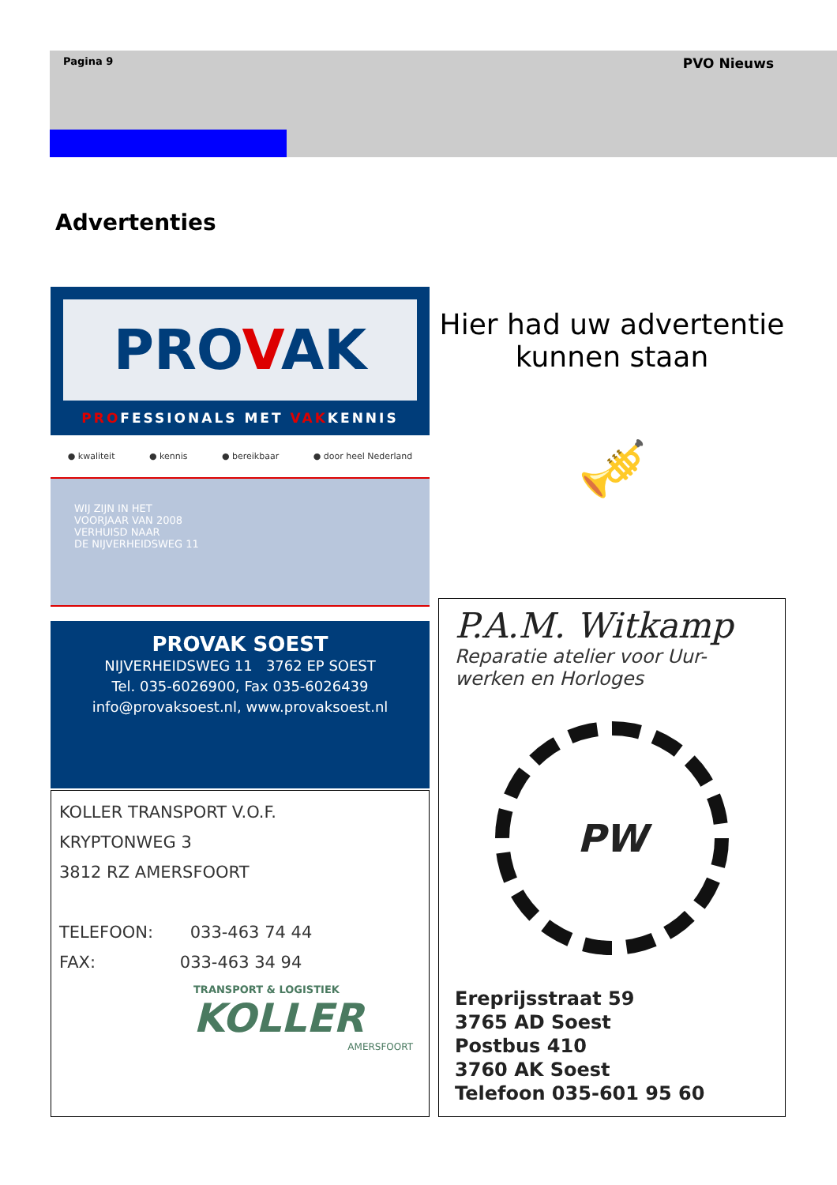Pagina 9 PVO Nieuws
Advertenties
PROVAK
PROFESSIONALS MET VAKKENNIS
● kwaliteit ● kennis ● bereikbaar ● door heel Nederland
WIJ ZIJN IN HET
VOORJAAR VAN 2008
VERHUISD NAAR
DE NIJVERHEIDSWEG 11
PROVAK SOEST
NIJVERHEIDSWEG 11 3762 EP SOEST
Tel. 035-6026900, Fax 035-6026439
info@provaksoest.nl, www.provaksoest.nl
KOLLER TRANSPORT V.O.F.
KRYPTONWEG 3
3812 RZ AMERSFOORT
TELEFOON: 033-463 74 44
FAX: 033-463 34 94
TRANSPORT & LOGISTIEK
KOLLER
AMERSFOORT
Hier had uw advertentie kunnen staan
🎺
P.A.M. Witkamp
Reparatie atelier voor Uur-werken en Horloges
PW
Ereprijsstraat 59
3765 AD Soest
Postbus 410
3760 AK Soest
Telefoon 035-601 95 60